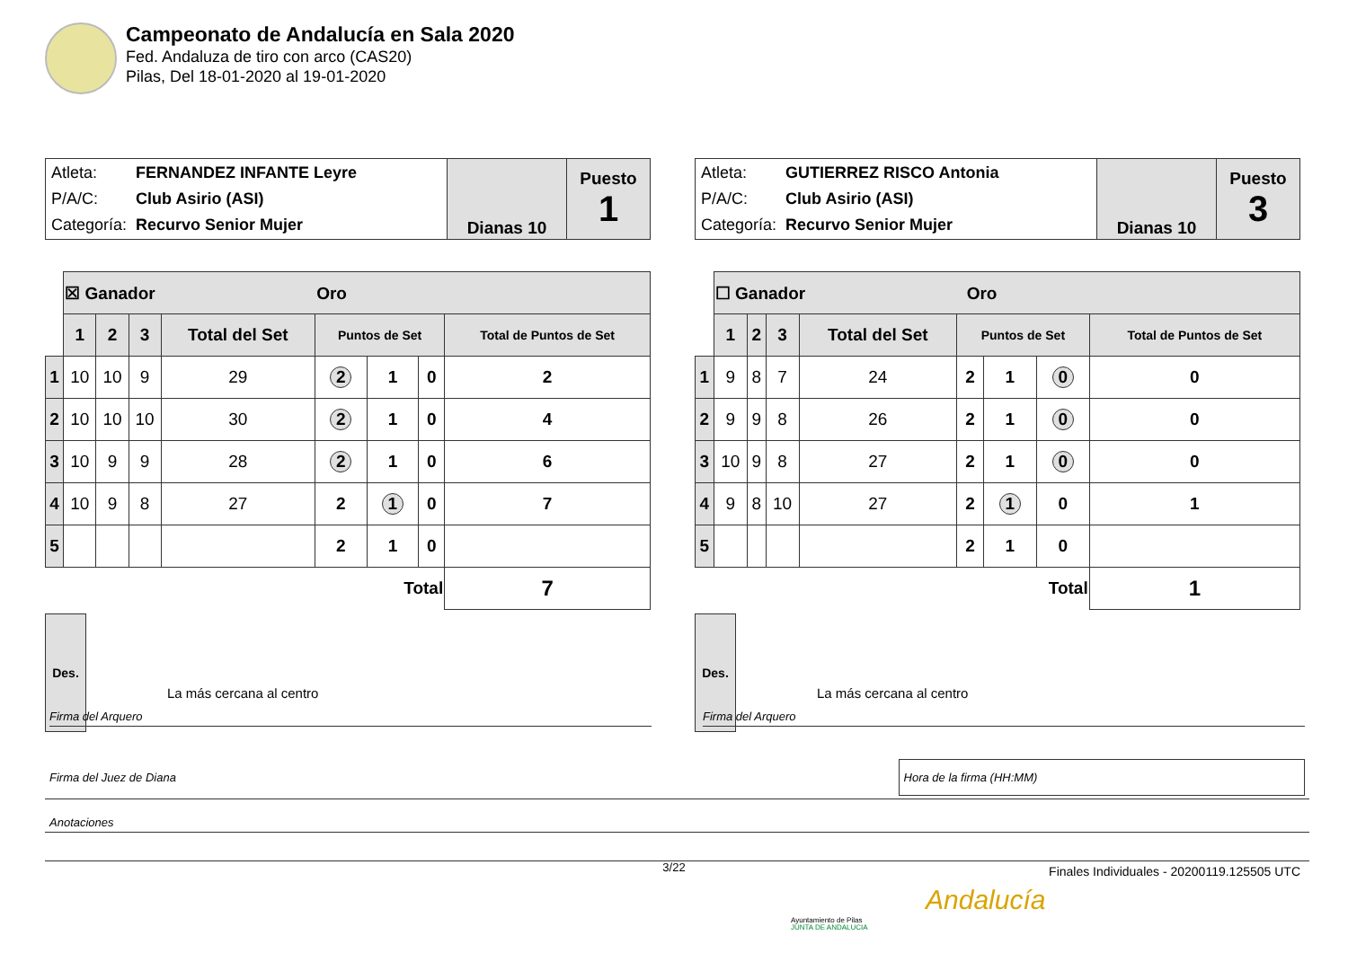Campeonato de Andalucía en Sala 2020
Fed. Andaluza de tiro con arco (CAS20)
Pilas, Del 18-01-2020 al 19-01-2020
| / Atleta: / FERNANDEZ INFANTE Leyre / / P/A/C: / Club Asirio (ASI) / / Categoría: / Recurvo Senior Mujer / | Dianas 10 | Puesto 1 |
| | ☒ Ganador Oro | | | | | | | |
| | 1 | 2 | 3 | Total del Set | Puntos de Set | | | Total de Puntos de Set |
| 1 | 10 | 10 | 9 | 29 | 2 | 1 | 0 | 2 |
| 2 | 10 | 10 | 10 | 30 | 2 | 1 | 0 | 4 |
| 3 | 10 | 9 | 9 | 28 | 2 | 1 | 0 | 6 |
| 4 | 10 | 9 | 8 | 27 | 2 | 1 | 0 | 7 |
| 5 | | | | | 2 | 1 | 0 | |
| | Total | | | | | | | 7 |
Des.
La más cercana al centro
| / Atleta: / GUTIERREZ RISCO Antonia / / P/A/C: / Club Asirio (ASI) / / Categoría: / Recurvo Senior Mujer / | Dianas 10 | Puesto 3 |
| | ☐ Ganador Oro | | | | | | | |
| | 1 | 2 | 3 | Total del Set | Puntos de Set | | | Total de Puntos de Set |
| 1 | 9 | 8 | 7 | 24 | 2 | 1 | 0 | 0 |
| 2 | 9 | 9 | 8 | 26 | 2 | 1 | 0 | 0 |
| 3 | 10 | 9 | 8 | 27 | 2 | 1 | 0 | 0 |
| 4 | 9 | 8 | 10 | 27 | 2 | 1 | 0 | 1 |
| 5 | | | | | 2 | 1 | 0 | |
| | Total | | | | | | | 1 |
Des.
La más cercana al centro
Firma del Arquero Firma del Arquero
Firma del Juez de Diana Hora de la firma (HH:MM)
Anotaciones
3/22
Finales Individuales - 20200119.125505 UTC
Ayuntamiento de Pilas
JUNTA DE ANDALUCIA
Andalucía